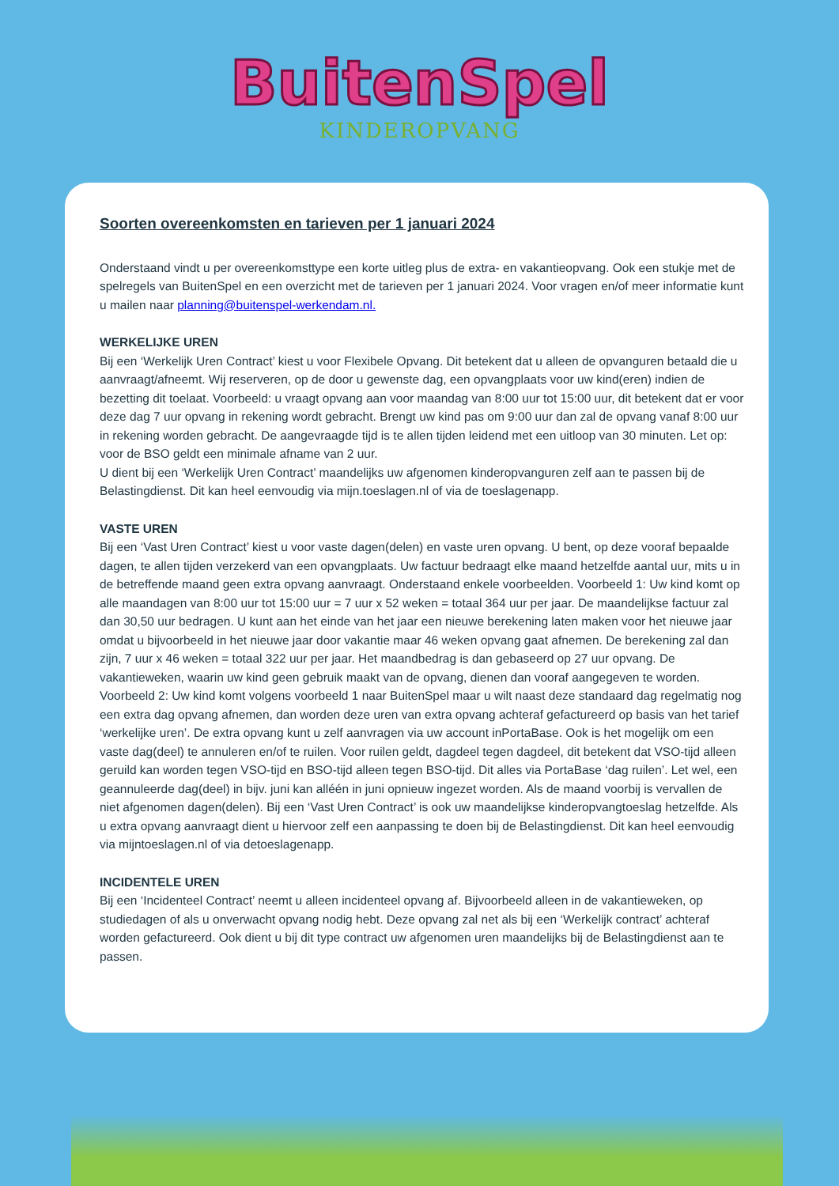BuitenSpel
KINDEROPVANG
Soorten overeenkomsten en tarieven per 1 januari 2024
Onderstaand vindt u per overeenkomsttype een korte uitleg plus de extra- en vakantieopvang. Ook een stukje met de spelregels van BuitenSpel en een overzicht met de tarieven per 1 januari 2024. Voor vragen en/of meer informatie kunt u mailen naar planning@buitenspel-werkendam.nl.
WERKELIJKE UREN
Bij een ‘Werkelijk Uren Contract’ kiest u voor Flexibele Opvang. Dit betekent dat u alleen de opvanguren betaald die u aanvraagt/afneemt. Wij reserveren, op de door u gewenste dag, een opvangplaats voor uw kind(eren) indien de bezetting dit toelaat. Voorbeeld: u vraagt opvang aan voor maandag van 8:00 uur tot 15:00 uur, dit betekent dat er voor deze dag 7 uur opvang in rekening wordt gebracht. Brengt uw kind pas om 9:00 uur dan zal de opvang vanaf 8:00 uur in rekening worden gebracht. De aangevraagde tijd is te allen tijden leidend met een uitloop van 30 minuten. Let op: voor de BSO geldt een minimale afname van 2 uur.
U dient bij een ‘Werkelijk Uren Contract’ maandelijks uw afgenomen kinderopvanguren zelf aan te passen bij de Belastingdienst. Dit kan heel eenvoudig via mijn.toeslagen.nl of via de toeslagenapp.
VASTE UREN
Bij een ‘Vast Uren Contract’ kiest u voor vaste dagen(delen) en vaste uren opvang. U bent, op deze vooraf bepaalde dagen, te allen tijden verzekerd van een opvangplaats. Uw factuur bedraagt elke maand hetzelfde aantal uur, mits u in de betreffende maand geen extra opvang aanvraagt. Onderstaand enkele voorbeelden. Voorbeeld 1: Uw kind komt op alle maandagen van 8:00 uur tot 15:00 uur = 7 uur x 52 weken = totaal 364 uur per jaar. De maandelijkse factuur zal dan 30,50 uur bedragen. U kunt aan het einde van het jaar een nieuwe berekening laten maken voor het nieuwe jaar omdat u bijvoorbeeld in het nieuwe jaar door vakantie maar 46 weken opvang gaat afnemen. De berekening zal dan zijn, 7 uur x 46 weken = totaal 322 uur per jaar. Het maandbedrag is dan gebaseerd op 27 uur opvang. De vakantieweken, waarin uw kind geen gebruik maakt van de opvang, dienen dan vooraf aangegeven te worden. Voorbeeld 2: Uw kind komt volgens voorbeeld 1 naar BuitenSpel maar u wilt naast deze standaard dag regelmatig nog een extra dag opvang afnemen, dan worden deze uren van extra opvang achteraf gefactureerd op basis van het tarief ‘werkelijke uren’. De extra opvang kunt u zelf aanvragen via uw account inPortaBase. Ook is het mogelijk om een vaste dag(deel) te annuleren en/of te ruilen. Voor ruilen geldt, dagdeel tegen dagdeel, dit betekent dat VSO-tijd alleen geruild kan worden tegen VSO-tijd en BSO-tijd alleen tegen BSO-tijd. Dit alles via PortaBase ‘dag ruilen’. Let wel, een geannuleerde dag(deel) in bijv. juni kan alléén in juni opnieuw ingezet worden. Als de maand voorbij is vervallen de niet afgenomen dagen(delen). Bij een ‘Vast Uren Contract’ is ook uw maandelijkse kinderopvangtoeslag hetzelfde. Als u extra opvang aanvraagt dient u hiervoor zelf een aanpassing te doen bij de Belastingdienst. Dit kan heel eenvoudig via mijntoeslagen.nl of via detoeslagenapp.
INCIDENTELE UREN
Bij een ‘Incidenteel Contract’ neemt u alleen incidenteel opvang af. Bijvoorbeeld alleen in de vakantieweken, op studiedagen of als u onverwacht opvang nodig hebt. Deze opvang zal net als bij een ‘Werkelijk contract’ achteraf worden gefactureerd. Ook dient u bij dit type contract uw afgenomen uren maandelijks bij de Belastingdienst aan te passen.